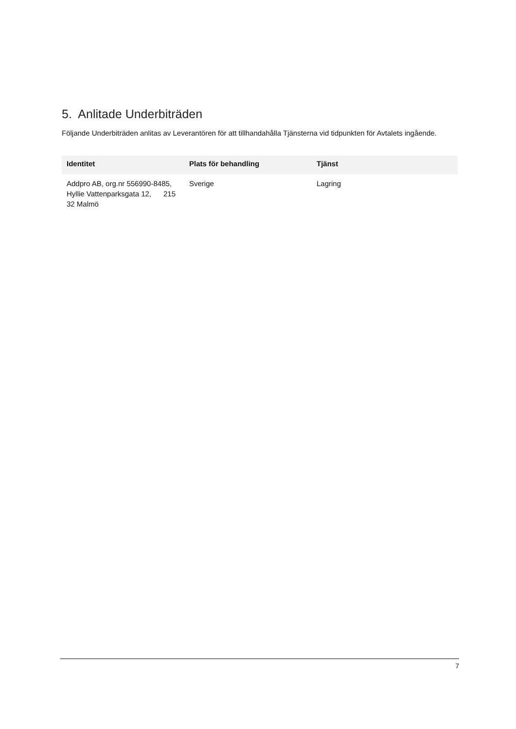5. Anlitade Underbiträden
Följande Underbiträden anlitas av Leverantören för att tillhandahålla Tjänsterna vid tidpunkten för Avtalets ingående.
| Identitet | Plats för behandling | Tjänst |
| --- | --- | --- |
| Addpro AB, org.nr 556990-8485, Hyllie Vattenparksgata 12, 215 32 Malmö | Sverige | Lagring |
7